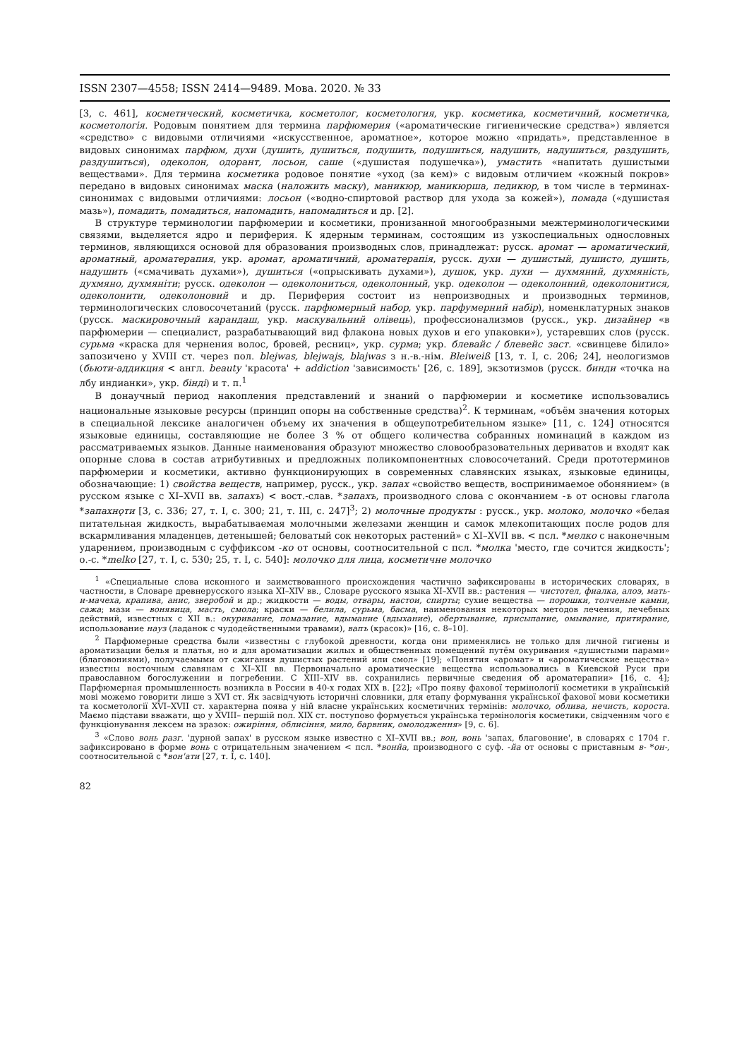ISSN 2307—4558; ISSN 2414—9489. Мова. 2020. № 33
[3, с. 461], косметический, косметичка, косметолог, косметология, укр. косметика, косметичний, косметичка, косметологія. Родовым понятием для термина парфюмерия («ароматические гигиенические средства») является «средство» с видовыми отличиями «искусственное, ароматное», которое можно «придать», представленное в видовых синонимах парфюм, духи (душить, душиться, подушить, подушиться, надушить, надушиться, раздушить, раздушиться), одеколон, одорант, лосьон, саше («душистая подушечка»), умастить «напитать душистыми веществами». Для термина косметика родовое понятие «уход (за кем)» с видовым отличием «кожный покров» передано в видовых синонимах маска (наложить маску), маникюр, маникюрша, педикюр, в том числе в терминах-синонимах с видовыми отличиями: лосьон («водно-спиртовой раствор для ухода за кожей»), помада («душистая мазь»), помадить, помадиться, напомадить, напомадиться и др. [2].
В структуре терминологии парфюмерии и косметики, пронизанной многообразными межтерминологическими связями, выделяется ядро и периферия. К ядерным терминам, состоящим из узкоспециальных однословных терминов, являющихся основой для образования производных слов, принадлежат: русск. аромат — ароматический, ароматный, ароматерапия, укр. аромат, ароматичний, ароматерапія, русск. духи — душистый, душисто, душить, надушить («смачивать духами»), душиться («опрыскивать духами»), душок, укр. духи — духмяний, духмяність, духмяно, духмяніти; русск. одеколон — одеколониться, одеколонный, укр. одеколон — одеколонний, одеколонитися, одеколонити, одеколоновий и др. Периферия состоит из непроизводных и производных терминов, терминологических словосочетаний (русск. парфюмерный набор, укр. парфумерний набір), номенклатурных знаков (русск. маскировочный карандаш, укр. маскувальний олівець), профессионализмов (русск., укр. дизайнер «в парфюмерии — специалист, разрабатывающий вид флакона новых духов и его упаковки»), устаревших слов (русск. сурьма «краска для чернения волос, бровей, ресниц», укр. сурма; укр. блевайс / блевейс заст. «свинцеве білило» запозичено у XVIII ст. через пол. blejwas, blejwajs, blajwas з н.-в.-нім. Bleiweiß [13, т. I, с. 206; 24], неологизмов (бьюти-аддикция < англ. beauty 'красота' + addiction 'зависимость' [26, с. 189], экзотизмов (русск. бинди «точка на лбу индианки», укр. бінді) и т. п.<sup>1</sup>
В донаучный период накопления представлений и знаний о парфюмерии и косметике использовались национальные языковые ресурсы (принцип опоры на собственные средства)<sup>2</sup>. К терминам, «объём значения которых в специальной лексике аналогичен объему их значения в общеупотребительном языке» [11, с. 124] относятся языковые единицы, составляющие не более 3 % от общего количества собранных номинаций в каждом из рассматриваемых языков. Данные наименования образуют множество словообразовательных дериватов и входят как опорные слова в состав атрибутивных и предложных поликомпонентных словосочетаний. Среди прототерминов парфюмерии и косметики, активно функционирующих в современных славянских языках, языковые единицы, обозначающие: 1) свойства веществ, например, русск., укр. запах «свойство веществ, воспринимаемое обонянием» (в русском языке с XI–XVII вв. запахъ) < вост.-слав. *запахъ, производного слова с окончанием -ъ от основы глагола *запахнǫти [3, с. 336; 27, т. I, с. 300; 21, т. III, с. 247]<sup>3</sup>; 2) молочные продукты : русск., укр. молоко, молочко «белая питательная жидкость, вырабатываемая молочными железами женщин и самок млекопитающих после родов для вскармливания младенцев, детенышей; беловатый сок некоторых растений» с XI–XVII вв. < псл. *мелко с наконечным ударением, производным с суффиксом -ко от основы, соотносительной с псл. *молка 'место, где сочится жидкость'; о.-с. *melko [27, т. I, с. 530; 25, т. I, с. 540]: молочко для лица, косметичне молочко
<sup>1</sup> «Специальные слова исконного и заимствованного происхождения частично зафиксированы в исторических словарях, в частности, в Словаре древнерусского языка XI–XIV вв., Словаре русского языка XI–XVII вв.: растения — чистотел, фиалка, алоэ, мать-и-мачеха, крапива, анис, зверобой и др.; жидкости — воды, отвары, настои, спирты; сухие вещества — порошки, толченые камни, сажа; мази — вонявица, масть, смола; краски — белила, сурьма, басма, наименования некоторых методов лечения, лечебных действий, известных с XII в.: окуривание, помазание, вдымание (вдыхание), обертывание, присыпание, омывание, притирание, использование науз (ладанок с чудодейственными травами), вапъ (красок)» [16, с. 8–10].
<sup>2</sup> Парфюмерные средства были «известны с глубокой древности, когда они применялись не только для личной гигиены и ароматизации белья и платья, но и для ароматизации жилых и общественных помещений путём окуривания «душистыми парами» (благовониями), получаемыми от сжигания душистых растений или смол» [19]; «Понятия «аромат» и «ароматические вещества» известны восточным славянам с XI–XII вв. Первоначально ароматические вещества использовались в Киевской Руси при православном богослужении и погребении. С XIII–XIV вв. сохранились первичные сведения об ароматерапии» [16, с. 4]; Парфюмерная промышленность возникла в России в 40-х годах XIX в. [22]; «Про появу фахової термінології косметики в українській мові можемо говорити лише з XVI ст. Як засвідчують історичні словники, для етапу формування української фахової мови косметики та косметології XVI–XVII ст. характерна поява у ній власне українських косметичних термінів: молочко, облива, нечисть, короста. Маємо підстави вважати, що у XVIII– першій пол. XIX ст. поступово формується українська термінологія косметики, свідченням чого є функціонування лексем на зразок: ожиріння, облисіння, мило, барвник, омолодження» [9, с. 6].
<sup>3</sup> «Слово вонь разг. 'дурной запах' в русском языке известно с XI–XVII вв.; вон, вонь 'запах, благовоние', в словарях с 1704 г. зафиксировано в форме вонь с отрицательным значением < псл. *вонйа, производного с суф. -йа от основы с приставным в- *он-, соотносительной с *вон'ати [27, т. I, с. 140].
82